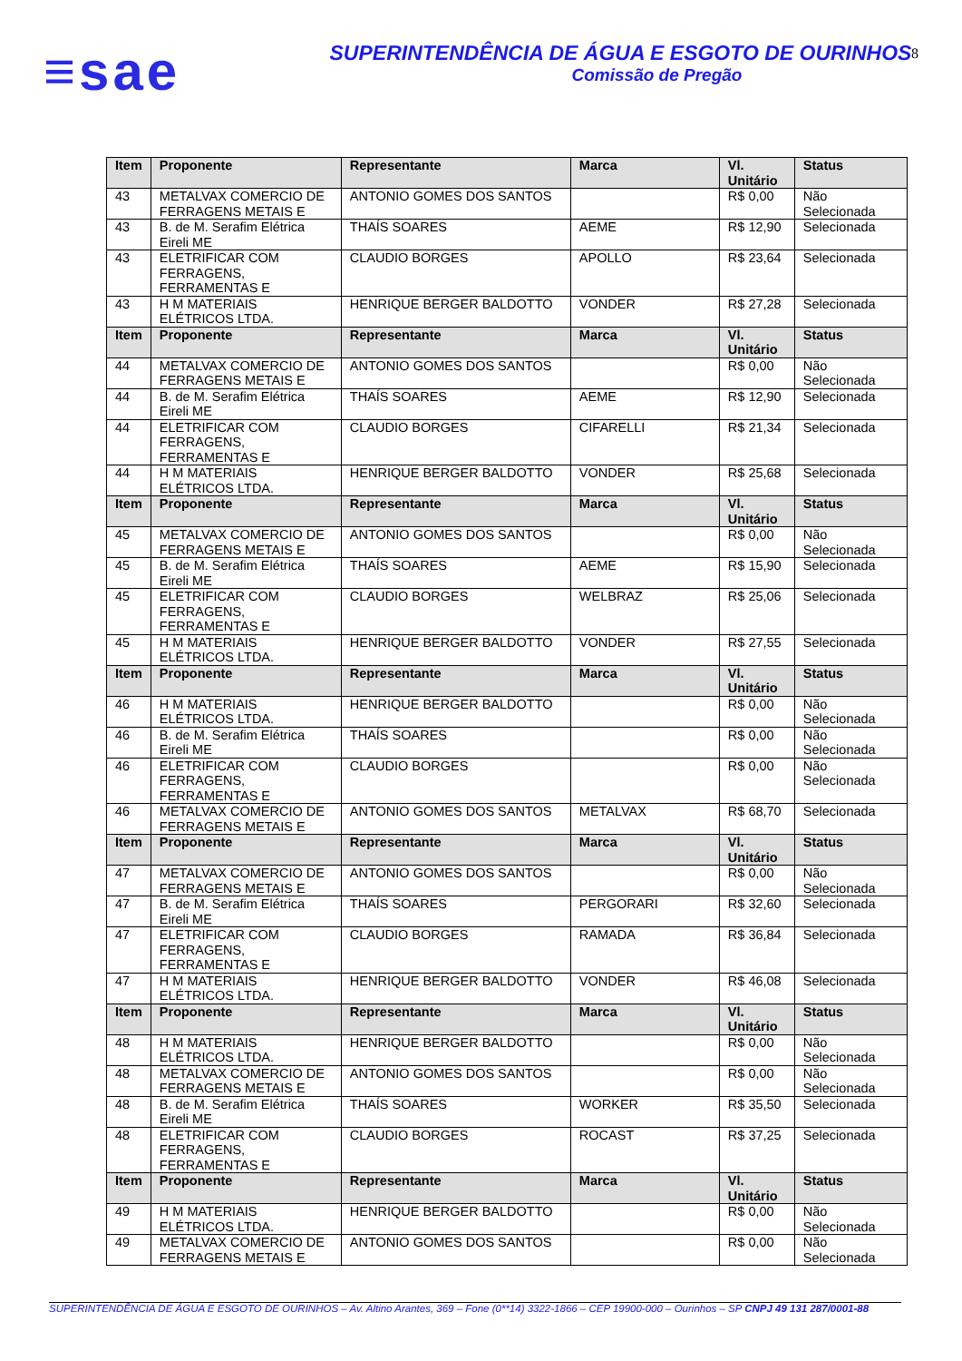≡sae
SUPERINTENDÊNCIA DE ÁGUA E ESGOTO DE OURINHOS
Comissão de Pregão
8
| Item | Proponente | Representante | Marca | Vl. Unitário | Status |
| --- | --- | --- | --- | --- | --- |
| 43 | METALVAX COMERCIO DE FERRAGENS METAIS E | ANTONIO GOMES DOS SANTOS | | R$ 0,00 | Não Selecionada |
| 43 | B. de M. Serafim Elétrica Eireli ME | THAÍS SOARES | AEME | R$ 12,90 | Selecionada |
| 43 | ELETRIFICAR COM FERRAGENS, FERRAMENTAS E | CLAUDIO BORGES | APOLLO | R$ 23,64 | Selecionada |
| 43 | H M MATERIAIS ELÉTRICOS LTDA. | HENRIQUE BERGER BALDOTTO | VONDER | R$ 27,28 | Selecionada |
| Item | Proponente | Representante | Marca | Vl. Unitário | Status |
| 44 | METALVAX COMERCIO DE FERRAGENS METAIS E | ANTONIO GOMES DOS SANTOS | | R$ 0,00 | Não Selecionada |
| 44 | B. de M. Serafim Elétrica Eireli ME | THAÍS SOARES | AEME | R$ 12,90 | Selecionada |
| 44 | ELETRIFICAR COM FERRAGENS, FERRAMENTAS E | CLAUDIO BORGES | CIFARELLI | R$ 21,34 | Selecionada |
| 44 | H M MATERIAIS ELÉTRICOS LTDA. | HENRIQUE BERGER BALDOTTO | VONDER | R$ 25,68 | Selecionada |
| Item | Proponente | Representante | Marca | Vl. Unitário | Status |
| 45 | METALVAX COMERCIO DE FERRAGENS METAIS E | ANTONIO GOMES DOS SANTOS | | R$ 0,00 | Não Selecionada |
| 45 | B. de M. Serafim Elétrica Eireli ME | THAÍS SOARES | AEME | R$ 15,90 | Selecionada |
| 45 | ELETRIFICAR COM FERRAGENS, FERRAMENTAS E | CLAUDIO BORGES | WELBRAZ | R$ 25,06 | Selecionada |
| 45 | H M MATERIAIS ELÉTRICOS LTDA. | HENRIQUE BERGER BALDOTTO | VONDER | R$ 27,55 | Selecionada |
| Item | Proponente | Representante | Marca | Vl. Unitário | Status |
| 46 | H M MATERIAIS ELÉTRICOS LTDA. | HENRIQUE BERGER BALDOTTO | | R$ 0,00 | Não Selecionada |
| 46 | B. de M. Serafim Elétrica Eireli ME | THAÍS SOARES | | R$ 0,00 | Não Selecionada |
| 46 | ELETRIFICAR COM FERRAGENS, FERRAMENTAS E | CLAUDIO BORGES | | R$ 0,00 | Não Selecionada |
| 46 | METALVAX COMERCIO DE FERRAGENS METAIS E | ANTONIO GOMES DOS SANTOS | METALVAX | R$ 68,70 | Selecionada |
| Item | Proponente | Representante | Marca | Vl. Unitário | Status |
| 47 | METALVAX COMERCIO DE FERRAGENS METAIS E | ANTONIO GOMES DOS SANTOS | | R$ 0,00 | Não Selecionada |
| 47 | B. de M. Serafim Elétrica Eireli ME | THAÍS SOARES | PERGORARI | R$ 32,60 | Selecionada |
| 47 | ELETRIFICAR COM FERRAGENS, FERRAMENTAS E | CLAUDIO BORGES | RAMADA | R$ 36,84 | Selecionada |
| 47 | H M MATERIAIS ELÉTRICOS LTDA. | HENRIQUE BERGER BALDOTTO | VONDER | R$ 46,08 | Selecionada |
| Item | Proponente | Representante | Marca | Vl. Unitário | Status |
| 48 | H M MATERIAIS ELÉTRICOS LTDA. | HENRIQUE BERGER BALDOTTO | | R$ 0,00 | Não Selecionada |
| 48 | METALVAX COMERCIO DE FERRAGENS METAIS E | ANTONIO GOMES DOS SANTOS | | R$ 0,00 | Não Selecionada |
| 48 | B. de M. Serafim Elétrica Eireli ME | THAÍS SOARES | WORKER | R$ 35,50 | Selecionada |
| 48 | ELETRIFICAR COM FERRAGENS, FERRAMENTAS E | CLAUDIO BORGES | ROCAST | R$ 37,25 | Selecionada |
| Item | Proponente | Representante | Marca | Vl. Unitário | Status |
| 49 | H M MATERIAIS ELÉTRICOS LTDA. | HENRIQUE BERGER BALDOTTO | | R$ 0,00 | Não Selecionada |
| 49 | METALVAX COMERCIO DE FERRAGENS METAIS E | ANTONIO GOMES DOS SANTOS | | R$ 0,00 | Não Selecionada |
SUPERINTENDÊNCIA DE ÁGUA E ESGOTO DE OURINHOS – Av. Altino Arantes, 369 – Fone (0**14) 3322-1866 – CEP 19900-000 – Ourinhos – SP CNPJ 49 131 287/0001-88